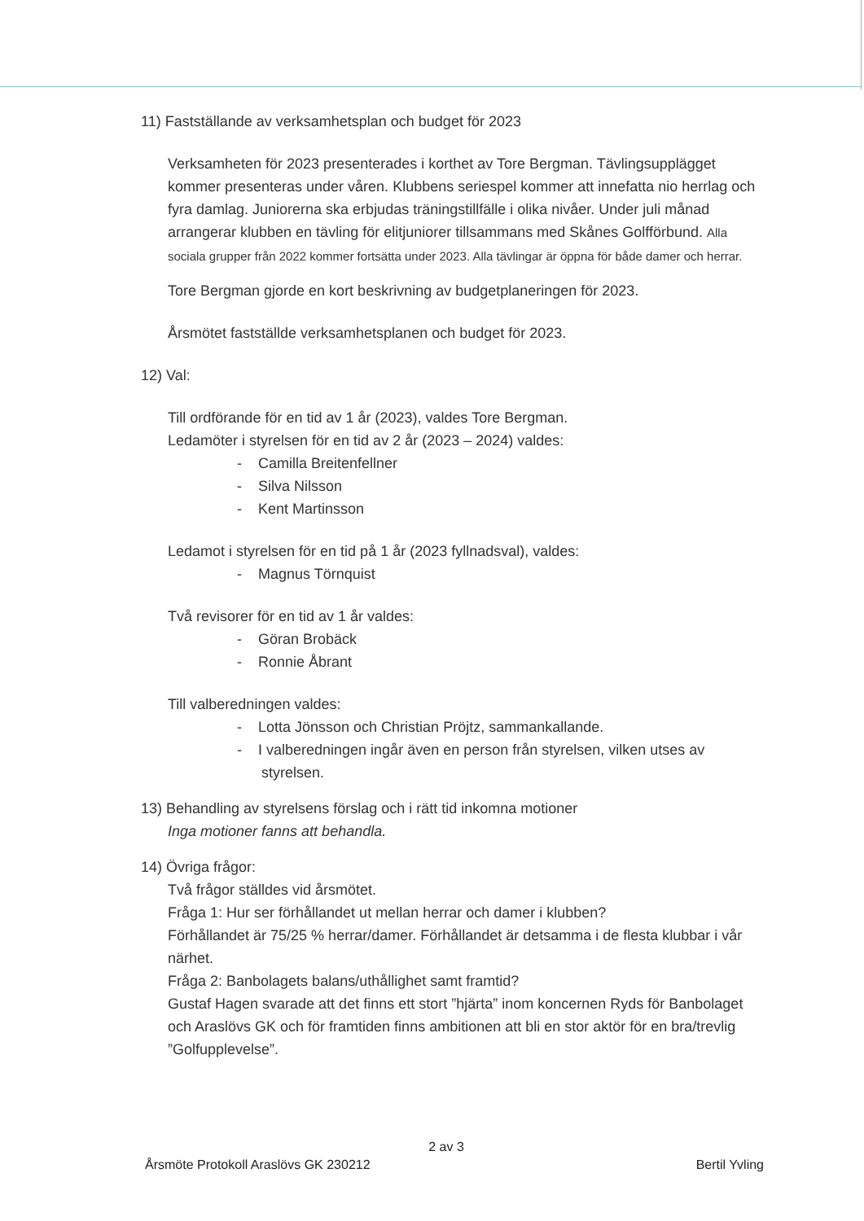11) Fastställande av verksamhetsplan och budget för 2023
Verksamheten för 2023 presenterades i korthet av Tore Bergman. Tävlingsupplägget kommer presenteras under våren. Klubbens seriespel kommer att innefatta nio herrlag och fyra damlag. Juniorerna ska erbjudas träningstillfälle i olika nivåer. Under juli månad arrangerar klubben en tävling för elitjuniorer tillsammans med Skånes Golfförbund. Alla sociala grupper från 2022 kommer fortsätta under 2023. Alla tävlingar är öppna för både damer och herrar.
Tore Bergman gjorde en kort beskrivning av budgetplaneringen för 2023.
Årsmötet fastställde verksamhetsplanen och budget för 2023.
12) Val:
Till ordförande för en tid av 1 år (2023), valdes Tore Bergman.
Ledamöter i styrelsen för en tid av 2 år (2023 – 2024) valdes:
- Camilla Breitenfellner
- Silva Nilsson
- Kent Martinsson
Ledamot i styrelsen för en tid på 1 år (2023 fyllnadsval), valdes:
- Magnus Törnquist
Två revisorer för en tid av 1 år valdes:
- Göran Brobäck
- Ronnie Åbrant
Till valberedningen valdes:
- Lotta Jönsson och Christian Pröjtz, sammankallande.
- I valberedningen ingår även en person från styrelsen, vilken utses av
styrelsen.
13) Behandling av styrelsens förslag och i rätt tid inkomna motioner
Inga motioner fanns att behandla.
14) Övriga frågor:
Två frågor ställdes vid årsmötet.
Fråga 1: Hur ser förhållandet ut mellan herrar och damer i klubben?
Förhållandet är 75/25 % herrar/damer. Förhållandet är detsamma i de flesta klubbar i vår närhet.
Fråga 2: Banbolagets balans/uthållighet samt framtid?
Gustaf Hagen svarade att det finns ett stort ”hjärta” inom koncernen Ryds för Banbolaget och Araslövs GK och för framtiden finns ambitionen att bli en stor aktör för en bra/trevlig ”Golfupplevelse”.
2 av 3
Årsmöte Protokoll Araslövs GK 230212 Bertil Yvling